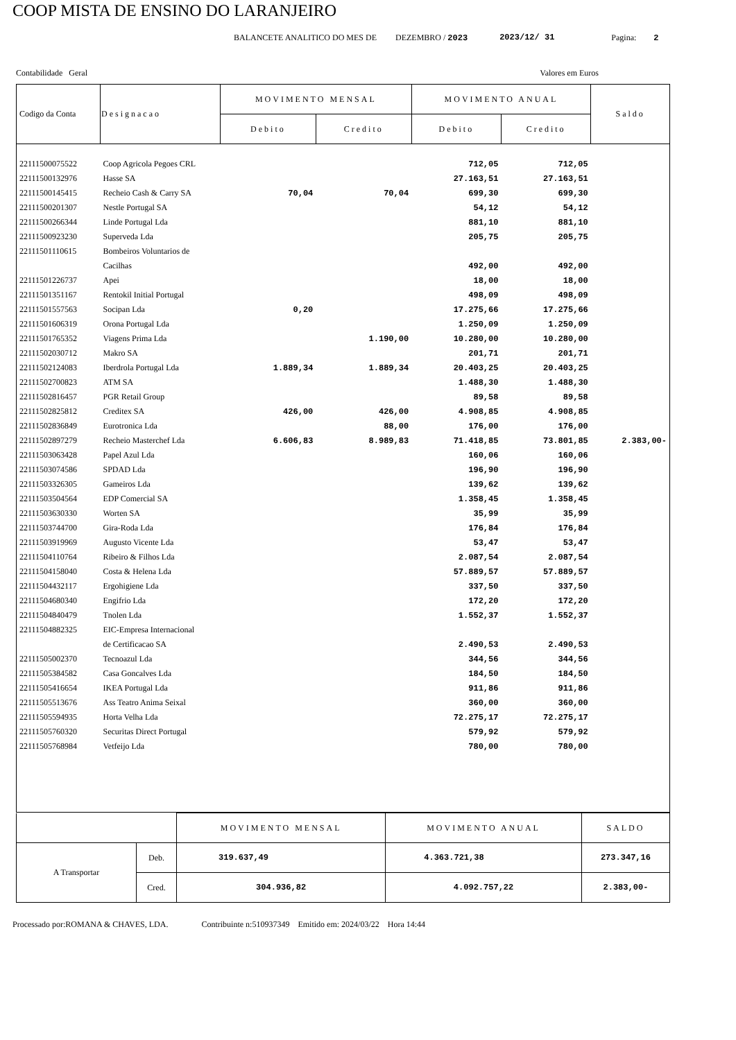COOP MISTA DE ENSINO DO LARANJEIRO
BALANCETE ANALITICO DO MES DE DEZEMBRO / 2023 2023/12/ 31 Pagina: 2
Contabilidade Geral Valores em Euros
| Codigo da Conta | Designacao | MOVIMENTO MENSAL | | MOVIMENTO ANUAL | | Saldo |
| --- | --- | --- | --- | --- | --- | --- |
| | | Debito | Credito | Debito | Credito | |
| 22111500075522 | Coop Agricola Pegoes CRL | | | 712,05 | 712,05 | |
| 22111500132976 | Hasse SA | | | 27.163,51 | 27.163,51 | |
| 22111500145415 | Recheio Cash & Carry SA | 70,04 | 70,04 | 699,30 | 699,30 | |
| 22111500201307 | Nestle Portugal SA | | | 54,12 | 54,12 | |
| 22111500266344 | Linde Portugal Lda | | | 881,10 | 881,10 | |
| 22111500923230 | Superveda Lda | | | 205,75 | 205,75 | |
| 22111501110615 | Bombeiros Voluntarios de | | | | | |
| | Cacilhas | | | 492,00 | 492,00 | |
| 22111501226737 | Apei | | | 18,00 | 18,00 | |
| 22111501351167 | Rentokil Initial Portugal | | | 498,09 | 498,09 | |
| 22111501557563 | Socipan Lda | 0,20 | | 17.275,66 | 17.275,66 | |
| 22111501606319 | Orona Portugal Lda | | | 1.250,09 | 1.250,09 | |
| 22111501765352 | Viagens Prima Lda | | 1.190,00 | 10.280,00 | 10.280,00 | |
| 22111502030712 | Makro SA | | | 201,71 | 201,71 | |
| 22111502124083 | Iberdrola Portugal Lda | 1.889,34 | 1.889,34 | 20.403,25 | 20.403,25 | |
| 22111502700823 | ATM SA | | | 1.488,30 | 1.488,30 | |
| 22111502816457 | PGR Retail Group | | | 89,58 | 89,58 | |
| 22111502825812 | Creditex SA | 426,00 | 426,00 | 4.908,85 | 4.908,85 | |
| 22111502836849 | Eurotronica Lda | | 88,00 | 176,00 | 176,00 | |
| 22111502897279 | Recheio Masterchef Lda | 6.606,83 | 8.989,83 | 71.418,85 | 73.801,85 | 2.383,00- |
| 22111503063428 | Papel Azul Lda | | | 160,06 | 160,06 | |
| 22111503074586 | SPDAD Lda | | | 196,90 | 196,90 | |
| 22111503326305 | Gameiros Lda | | | 139,62 | 139,62 | |
| 22111503504564 | EDP Comercial SA | | | 1.358,45 | 1.358,45 | |
| 22111503630330 | Worten SA | | | 35,99 | 35,99 | |
| 22111503744700 | Gira-Roda Lda | | | 176,84 | 176,84 | |
| 22111503919969 | Augusto Vicente Lda | | | 53,47 | 53,47 | |
| 22111504110764 | Ribeiro & Filhos Lda | | | 2.087,54 | 2.087,54 | |
| 22111504158040 | Costa & Helena Lda | | | 57.889,57 | 57.889,57 | |
| 22111504432117 | Ergohigiene Lda | | | 337,50 | 337,50 | |
| 22111504680340 | Engifrio Lda | | | 172,20 | 172,20 | |
| 22111504840479 | Tnolen Lda | | | 1.552,37 | 1.552,37 | |
| 22111504882325 | EIC-Empresa Internacional | | | | | |
| | de Certificacao SA | | | 2.490,53 | 2.490,53 | |
| 22111505002370 | Tecnoazul Lda | | | 344,56 | 344,56 | |
| 22111505384582 | Casa Goncalves Lda | | | 184,50 | 184,50 | |
| 22111505416654 | IKEA Portugal Lda | | | 911,86 | 911,86 | |
| 22111505513676 | Ass Teatro Anima Seixal | | | 360,00 | 360,00 | |
| 22111505594935 | Horta Velha Lda | | | 72.275,17 | 72.275,17 | |
| 22111505760320 | Securitas Direct Portugal | | | 579,92 | 579,92 | |
| 22111505768984 | Vetfeijo Lda | | | 780,00 | 780,00 | |
| | | MOVIMENTO MENSAL | MOVIMENTO ANUAL | SALDO |
| A Transportar | Deb. | 319.637,49 | 4.363.721,38 | 273.347,16 |
| | Cred. | 304.936,82 | 4.092.757,22 | 2.383,00- |
Processado por:ROMANA & CHAVES, LDA. Contribuinte n:510937349 Emitido em: 2024/03/22 Hora 14:44